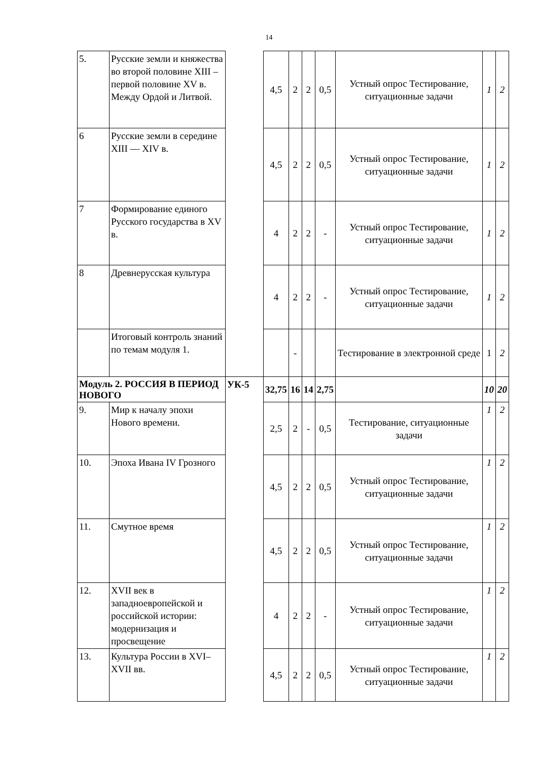14
| 5. | Русские земли и княжества во второй половине XIII – первой половине XV в. Между Ордой и Литвой. | | 4,5 | 2 | 2 | 0,5 | Устный опрос Тестирование, ситуационные задачи | 1 | 2 |
| 6 | Русские земли в середине XIII — XIV в. | | 4,5 | 2 | 2 | 0,5 | Устный опрос Тестирование, ситуационные задачи | 1 | 2 |
| 7 | Формирование единого Русского государства в XV в. | | 4 | 2 | 2 | - | Устный опрос Тестирование, ситуационные задачи | 1 | 2 |
| 8 | Древнерусская культура | | 4 | 2 | 2 | - | Устный опрос Тестирование, ситуационные задачи | 1 | 2 |
| | Итоговый контроль знаний по темам модуля 1. | | | - | | | Тестирование в электронной среде | 1 | 2 |
| Модуль 2. РОССИЯ В ПЕРИОД НОВОГО | | УК-5 | 32,75 | 16 | 14 | 2,75 | | 10 | 20 |
| 9. | Мир к началу эпохи Нового времени. | | 2,5 | 2 | - | 0,5 | Тестирование, ситуационные задачи | 1 | 2 |
| 10. | Эпоха Ивана IV Грозного | | 4,5 | 2 | 2 | 0,5 | Устный опрос Тестирование, ситуационные задачи | 1 | 2 |
| 11. | Смутное время | | 4,5 | 2 | 2 | 0,5 | Устный опрос Тестирование, ситуационные задачи | 1 | 2 |
| 12. | XVII век в западноевропейской и российской истории: модернизация и просвещение | | 4 | 2 | 2 | - | Устный опрос Тестирование, ситуационные задачи | 1 | 2 |
| 13. | Культура России в XVI–XVII вв. | | 4,5 | 2 | 2 | 0,5 | Устный опрос Тестирование, ситуационные задачи | 1 | 2 |